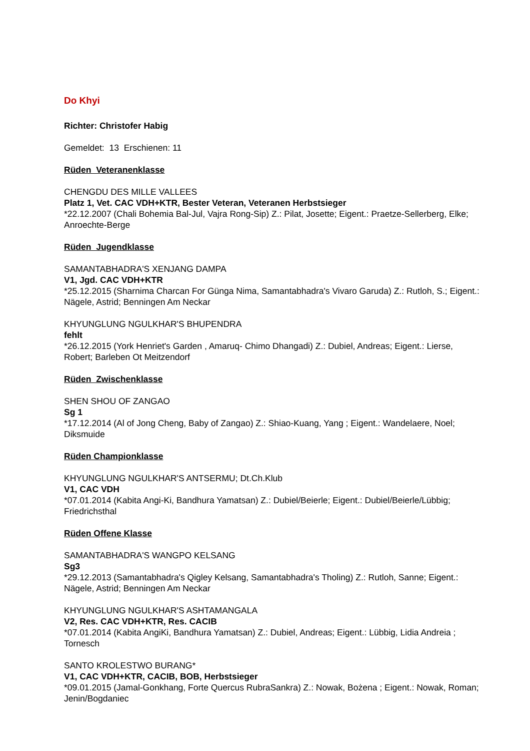Do Khyi
Richter: Christofer Habig
Gemeldet: 13 Erschienen: 11
Rüden Veteranenklasse
CHENGDU DES MILLE VALLEES
Platz 1, Vet. CAC VDH+KTR, Bester Veteran, Veteranen Herbstsieger
*22.12.2007 (Chali Bohemia Bal-Jul, Vajra Rong-Sip) Z.: Pilat, Josette; Eigent.: Praetze-Sellerberg, Elke; Anroechte-Berge
Rüden Jugendklasse
SAMANTABHADRA'S XENJANG DAMPA
V1, Jgd. CAC VDH+KTR
*25.12.2015 (Sharnima Charcan For Günga Nima, Samantabhadra's Vivaro Garuda) Z.: Rutloh, S.; Eigent.: Nägele, Astrid; Benningen Am Neckar
KHYUNGLUNG NGULKHAR'S BHUPENDRA
fehlt
*26.12.2015 (York Henriet's Garden , Amaruq- Chimo Dhangadi) Z.: Dubiel, Andreas; Eigent.: Lierse, Robert; Barleben Ot Meitzendorf
Rüden Zwischenklasse
SHEN SHOU OF ZANGAO
Sg 1
*17.12.2014 (Al of Jong Cheng, Baby of Zangao) Z.: Shiao-Kuang, Yang ; Eigent.: Wandelaere, Noel; Diksmuide
Rüden Championklasse
KHYUNGLUNG NGULKHAR'S ANTSERMU; Dt.Ch.Klub
V1, CAC VDH
*07.01.2014 (Kabita Angi-Ki, Bandhura Yamatsan) Z.: Dubiel/Beierle; Eigent.: Dubiel/Beierle/Lübbig; Friedrichsthal
Rüden Offene Klasse
SAMANTABHADRA'S WANGPO KELSANG
Sg3
*29.12.2013 (Samantabhadra's Qigley Kelsang, Samantabhadra's Tholing) Z.: Rutloh, Sanne; Eigent.: Nägele, Astrid; Benningen Am Neckar
KHYUNGLUNG NGULKHAR'S ASHTAMANGALA
V2, Res. CAC VDH+KTR, Res. CACIB
*07.01.2014 (Kabita AngiKi, Bandhura Yamatsan) Z.: Dubiel, Andreas; Eigent.: Lübbig, Lidia Andreia ; Tornesch
SANTO KROLESTWO BURANG*
V1, CAC VDH+KTR, CACIB, BOB, Herbstsieger
*09.01.2015 (Jamal-Gonkhang, Forte Quercus RubraSankra) Z.: Nowak, Bożena ; Eigent.: Nowak, Roman; Jenin/Bogdaniec